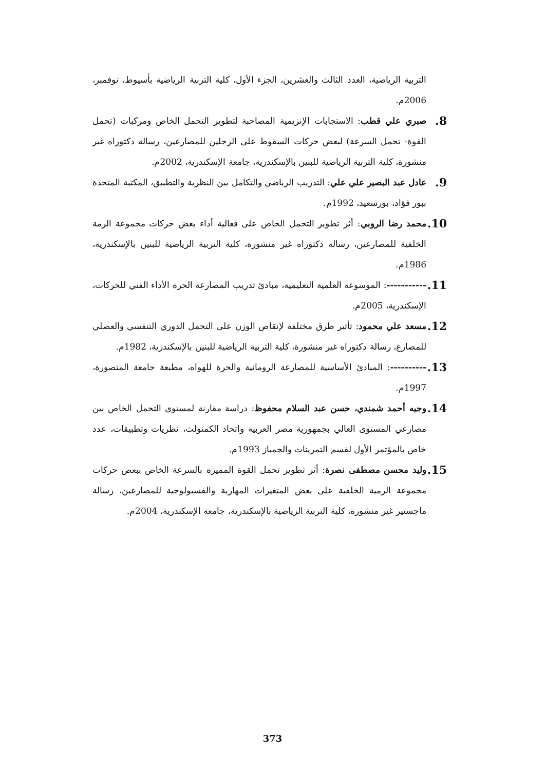التربية الرياضية، العدد الثالث والعشرين، الجزء الأول، كلية التربية الرياضية بأسيوط، نوفمبر، 2006م.
8. صبري علي قطب: الاستجابات الإنزيمية المصاحبة لتطوير التحمل الخاص ومركبات (تحمل القوة- تحمل السرعة) لبعض حركات السقوط على الرجلين للمصارعين، رسالة دكتوراه غير منشورة، كلية التربية الرياضية للبنين بالإسكندرية، جامعة الإسكندرية، 2002م.
9. عادل عبد البصير علي علي: التدريب الرياضي والتكامل بين النظرية والتطبيق، المكتبة المتحدة ببور فؤاد، بورسعيد، 1992م.
10. محمد رضا الروبي: أثر تطوير التحمل الخاص على فعالية أداء بعض حركات مجموعة الرمة الخلفية للمصارعين، رسالة دكتوراه غير منشورة، كلية التربية الرياضية للبنين بالإسكندرية، 1986م.
11. -----------: الموسوعة العلمية التعليمية، مبادئ تدريب المصارعة الحرة الأداء الفني للحركات، الإسكندرية، 2005م.
12. مسعد علي محمود: تأثير طرق مختلفة لإنقاص الوزن على التحمل الدوري التنفسي والعضلي للمصارع، رسالة دكتوراه غير منشورة، كلية التربية الرياضية للبنين بالإسكندرية، 1982م.
13. ----------: المبادئ الأساسية للمصارعة الرومانية والحرة للهواه، مطبعة جامعة المنصورة، 1997م.
14. وجيه أحمد شمندي، حسن عبد السلام محفوظ: دراسة مقارنة لمستوى التحمل الخاص بين مصارعي المستوى العالي بجمهورية مصر العربية واتحاد الكمنولث، نظريات وتطبيقات، عدد خاص بالمؤتمر الأول لقسم التمرينات والجمباز 1993م.
15. وليد محسن مصطفى نصرة: أثر تطوير تحمل القوة المميزة بالسرعة الخاص ببعض حركات مجموعة الرمية الخلفية على بعض المتغيرات المهارية والفسيولوجية للمصارعين، رسالة ماجستير غير منشورة، كلية التربية الرياضية بالإسكندرية، جامعة الإسكندرية، 2004م.
373